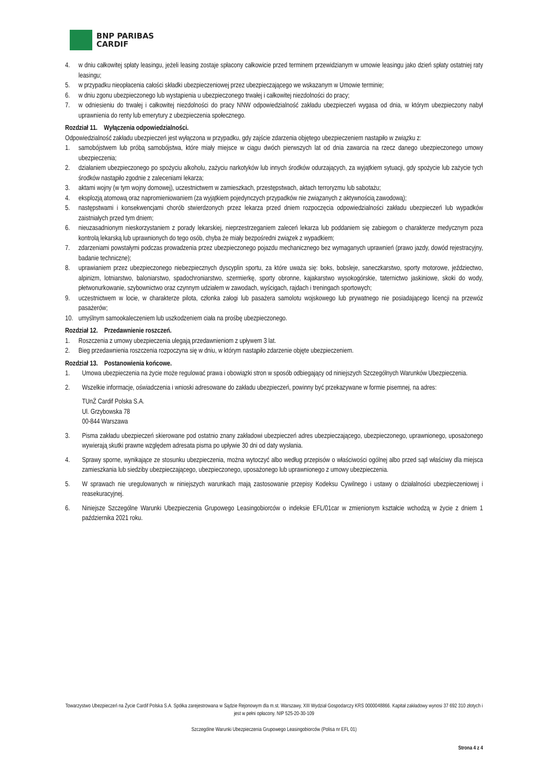BNP PARIBAS
CARDIF
4. w dniu całkowitej spłaty leasingu, jeżeli leasing zostaje spłacony całkowicie przed terminem przewidzianym w umowie leasingu jako dzień spłaty ostatniej raty leasingu;
5. w przypadku nieopłacenia całości składki ubezpieczeniowej przez ubezpieczającego we wskazanym w Umowie terminie;
6. w dniu zgonu ubezpieczonego lub wystąpienia u ubezpieczonego trwałej i całkowitej niezdolności do pracy;
7. w odniesieniu do trwałej i całkowitej niezdolności do pracy NNW odpowiedzialność zakładu ubezpieczeń wygasa od dnia, w którym ubezpieczony nabył uprawnienia do renty lub emerytury z ubezpieczenia społecznego.
Rozdział 11. Wyłączenia odpowiedzialności.
Odpowiedzialność zakładu ubezpieczeń jest wyłączona w przypadku, gdy zajście zdarzenia objętego ubezpieczeniem nastąpiło w związku z:
1. samobójstwem lub próbą samobójstwa, które miały miejsce w ciągu dwóch pierwszych lat od dnia zawarcia na rzecz danego ubezpieczonego umowy ubezpieczenia;
2. działaniem ubezpieczonego po spożyciu alkoholu, zażyciu narkotyków lub innych środków odurzających, za wyjątkiem sytuacji, gdy spożycie lub zażycie tych środków nastąpiło zgodnie z zaleceniami lekarza;
3. aktami wojny (w tym wojny domowej), uczestnictwem w zamieszkach, przestępstwach, aktach terroryzmu lub sabotażu;
4. eksplozją atomową oraz napromieniowaniem (za wyjątkiem pojedynczych przypadków nie związanych z aktywnością zawodową);
5. następstwami i konsekwencjami chorób stwierdzonych przez lekarza przed dniem rozpoczęcia odpowiedzialności zakładu ubezpieczeń lub wypadków zaistniałych przed tym dniem;
6. nieuzasadnionym nieskorzystaniem z porady lekarskiej, nieprzestrzeganiem zaleceń lekarza lub poddaniem się zabiegom o charakterze medycznym poza kontrolą lekarską lub uprawnionych do tego osób, chyba że miały bezpośredni związek z wypadkiem;
7. zdarzeniami powstałymi podczas prowadzenia przez ubezpieczonego pojazdu mechanicznego bez wymaganych uprawnień (prawo jazdy, dowód rejestracyjny, badanie techniczne);
8. uprawianiem przez ubezpieczonego niebezpiecznych dyscyplin sportu, za które uważa się: boks, bobsleje, saneczkarstwo, sporty motorowe, jeździectwo, alpinizm, lotniarstwo, baloniarstwo, spadochroniarstwo, szermierkę, sporty obronne, kajakarstwo wysokogórskie, taternictwo jaskiniowe, skoki do wody, płetwonurkowanie, szybownictwo oraz czynnym udziałem w zawodach, wyścigach, rajdach i treningach sportowych;
9. uczestnictwem w locie, w charakterze pilota, członka załogi lub pasażera samolotu wojskowego lub prywatnego nie posiadającego licencji na przewóz pasażerów;
10. umyślnym samookaleczeniem lub uszkodzeniem ciała na prośbę ubezpieczonego.
Rozdział 12. Przedawnienie roszczeń.
1. Roszczenia z umowy ubezpieczenia ulegają przedawnieniom z upływem 3 lat.
2. Bieg przedawnienia roszczenia rozpoczyna się w dniu, w którym nastąpiło zdarzenie objęte ubezpieczeniem.
Rozdział 13. Postanowienia końcowe.
1. Umowa ubezpieczenia na życie może regulować prawa i obowiązki stron w sposób odbiegający od niniejszych Szczególnych Warunków Ubezpieczenia.
2. Wszelkie informacje, oświadczenia i wnioski adresowane do zakładu ubezpieczeń, powinny być przekazywane w formie pisemnej, na adres:
TUnŻ Cardif Polska S.A.
Ul. Grzybowska 78
00-844 Warszawa
3. Pisma zakładu ubezpieczeń skierowane pod ostatnio znany zakładowi ubezpieczeń adres ubezpieczającego, ubezpieczonego, uprawnionego, uposażonego wywierają skutki prawne względem adresata pisma po upływie 30 dni od daty wysłania.
4. Sprawy sporne, wynikające ze stosunku ubezpieczenia, można wytoczyć albo według przepisów o właściwości ogólnej albo przed sąd właściwy dla miejsca zamieszkania lub siedziby ubezpieczającego, ubezpieczonego, uposażonego lub uprawnionego z umowy ubezpieczenia.
5. W sprawach nie uregulowanych w niniejszych warunkach mają zastosowanie przepisy Kodeksu Cywilnego i ustawy o działalności ubezpieczeniowej i reasekuracyjnej.
6. Niniejsze Szczególne Warunki Ubezpieczenia Grupowego Leasingobiorców o indeksie EFL/01car w zmienionym kształcie wchodzą w życie z dniem 1 października 2021 roku.
Towarzystwo Ubezpieczeń na Życie Cardif Polska S.A. Spółka zarejestrowana w Sądzie Rejonowym dla m.st. Warszawy, XIII Wydział Gospodarczy KRS 0000048866. Kapitał zakładowy wynosi 37 692 310 złotych i jest w pełni opłacony. NIP 525-20-30-109
Szczególne Warunki Ubezpieczenia Grupowego Leasingobiorców (Polisa nr EFL 01)
Strona 4 z 4